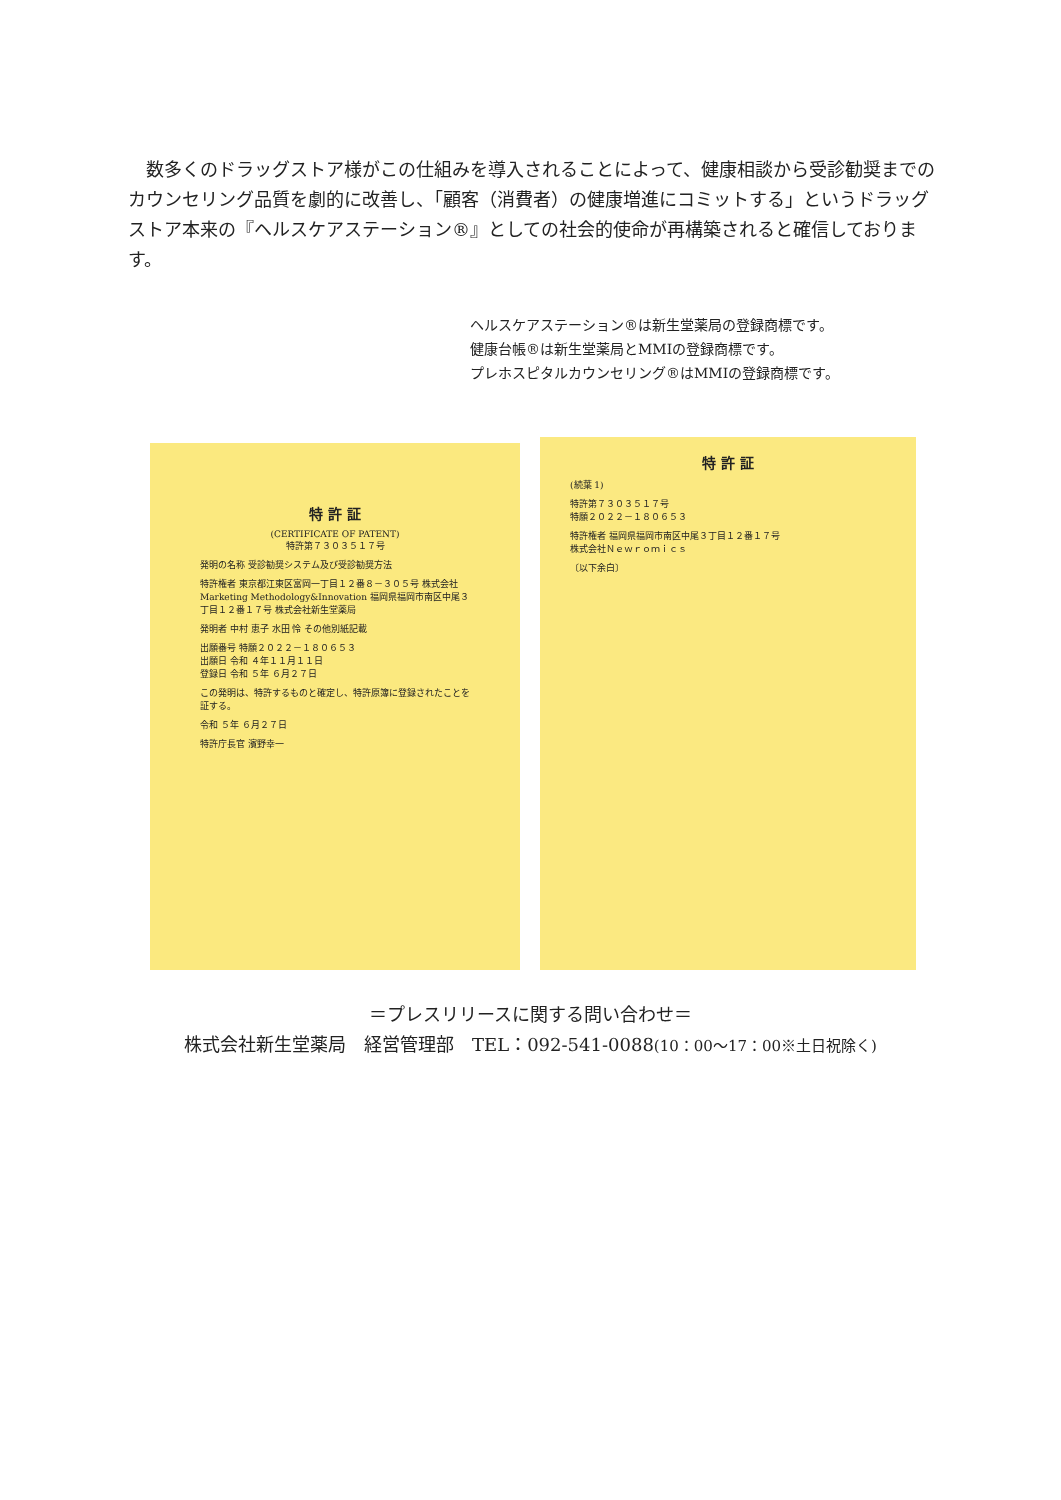数多くのドラッグストア様がこの仕組みを導入されることによって、健康相談から受診勧奨までのカウンセリング品質を劇的に改善し、「顧客（消費者）の健康増進にコミットする」というドラッグストア本来の『ヘルスケアステーション®』としての社会的使命が再構築されると確信しております。
ヘルスケアステーション®は新生堂薬局の登録商標です。
健康台帳®は新生堂薬局とMMIの登録商標です。
プレホスピタルカウンセリング®はMMIの登録商標です。
特 許 証
(CERTIFICATE OF PATENT)
特許第７３０３５１７号
発明の名称 受診勧奨システム及び受診勧奨方法
特許権者 東京都江東区富岡一丁目１２番８－３０５号 株式会社Marketing Methodology&Innovation 福岡県福岡市南区中尾３丁目１２番１７号 株式会社新生堂薬局
発明者 中村 恵子 水田 怜 その他別紙記載
出願番号 特願２０２２－１８０６５３
出願日 令和 ４年１１月１１日
登録日 令和 ５年 ６月２７日
この発明は、特許するものと確定し、特許原簿に登録されたことを証する。
令和 ５年 ６月２７日
特許庁長官 濱野幸一
特 許 証
(続葉 1)
特許第７３０３５１７号
特願２０２２－１８０６５３
特許権者 福岡県福岡市南区中尾３丁目１２番１７号
株式会社Ｎｅｗｒｏｍｉｃｓ
〔以下余白〕
＝プレスリリースに関する問い合わせ＝
株式会社新生堂薬局　経営管理部　TEL：092-541-0088(10：00～17：00※土日祝除く)